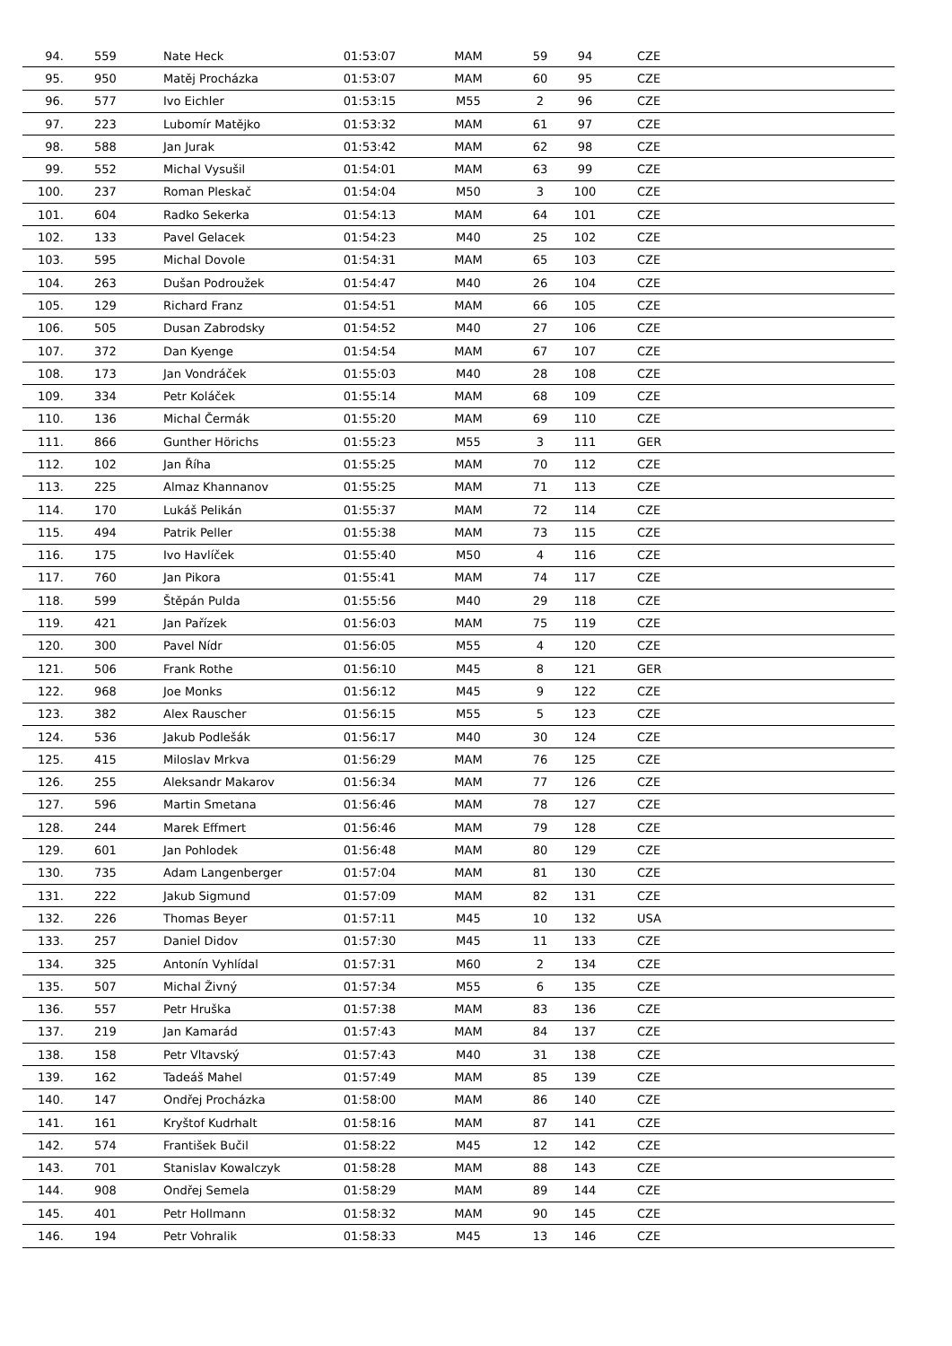| 94. | 559 | Nate Heck | 01:53:07 | MAM | 59 | 94 | CZE |
| 95. | 950 | Matěj Procházka | 01:53:07 | MAM | 60 | 95 | CZE |
| 96. | 577 | Ivo Eichler | 01:53:15 | M55 | 2 | 96 | CZE |
| 97. | 223 | Lubomír Matějko | 01:53:32 | MAM | 61 | 97 | CZE |
| 98. | 588 | Jan Jurak | 01:53:42 | MAM | 62 | 98 | CZE |
| 99. | 552 | Michal Vysušil | 01:54:01 | MAM | 63 | 99 | CZE |
| 100. | 237 | Roman Pleskač | 01:54:04 | M50 | 3 | 100 | CZE |
| 101. | 604 | Radko Sekerka | 01:54:13 | MAM | 64 | 101 | CZE |
| 102. | 133 | Pavel Gelacek | 01:54:23 | M40 | 25 | 102 | CZE |
| 103. | 595 | Michal Dovole | 01:54:31 | MAM | 65 | 103 | CZE |
| 104. | 263 | Dušan Podroužek | 01:54:47 | M40 | 26 | 104 | CZE |
| 105. | 129 | Richard Franz | 01:54:51 | MAM | 66 | 105 | CZE |
| 106. | 505 | Dusan Zabrodsky | 01:54:52 | M40 | 27 | 106 | CZE |
| 107. | 372 | Dan Kyenge | 01:54:54 | MAM | 67 | 107 | CZE |
| 108. | 173 | Jan Vondráček | 01:55:03 | M40 | 28 | 108 | CZE |
| 109. | 334 | Petr Koláček | 01:55:14 | MAM | 68 | 109 | CZE |
| 110. | 136 | Michal Čermák | 01:55:20 | MAM | 69 | 110 | CZE |
| 111. | 866 | Gunther Hörichs | 01:55:23 | M55 | 3 | 111 | GER |
| 112. | 102 | Jan Říha | 01:55:25 | MAM | 70 | 112 | CZE |
| 113. | 225 | Almaz Khannanov | 01:55:25 | MAM | 71 | 113 | CZE |
| 114. | 170 | Lukáš Pelikán | 01:55:37 | MAM | 72 | 114 | CZE |
| 115. | 494 | Patrik Peller | 01:55:38 | MAM | 73 | 115 | CZE |
| 116. | 175 | Ivo Havlíček | 01:55:40 | M50 | 4 | 116 | CZE |
| 117. | 760 | Jan Pikora | 01:55:41 | MAM | 74 | 117 | CZE |
| 118. | 599 | Štěpán Pulda | 01:55:56 | M40 | 29 | 118 | CZE |
| 119. | 421 | Jan Pařízek | 01:56:03 | MAM | 75 | 119 | CZE |
| 120. | 300 | Pavel Nídr | 01:56:05 | M55 | 4 | 120 | CZE |
| 121. | 506 | Frank Rothe | 01:56:10 | M45 | 8 | 121 | GER |
| 122. | 968 | Joe Monks | 01:56:12 | M45 | 9 | 122 | CZE |
| 123. | 382 | Alex Rauscher | 01:56:15 | M55 | 5 | 123 | CZE |
| 124. | 536 | Jakub Podlešák | 01:56:17 | M40 | 30 | 124 | CZE |
| 125. | 415 | Miloslav Mrkva | 01:56:29 | MAM | 76 | 125 | CZE |
| 126. | 255 | Aleksandr Makarov | 01:56:34 | MAM | 77 | 126 | CZE |
| 127. | 596 | Martin Smetana | 01:56:46 | MAM | 78 | 127 | CZE |
| 128. | 244 | Marek Effmert | 01:56:46 | MAM | 79 | 128 | CZE |
| 129. | 601 | Jan Pohlodek | 01:56:48 | MAM | 80 | 129 | CZE |
| 130. | 735 | Adam Langenberger | 01:57:04 | MAM | 81 | 130 | CZE |
| 131. | 222 | Jakub Sigmund | 01:57:09 | MAM | 82 | 131 | CZE |
| 132. | 226 | Thomas Beyer | 01:57:11 | M45 | 10 | 132 | USA |
| 133. | 257 | Daniel Didov | 01:57:30 | M45 | 11 | 133 | CZE |
| 134. | 325 | Antonín Vyhlídal | 01:57:31 | M60 | 2 | 134 | CZE |
| 135. | 507 | Michal Živný | 01:57:34 | M55 | 6 | 135 | CZE |
| 136. | 557 | Petr Hruška | 01:57:38 | MAM | 83 | 136 | CZE |
| 137. | 219 | Jan Kamarád | 01:57:43 | MAM | 84 | 137 | CZE |
| 138. | 158 | Petr Vltavský | 01:57:43 | M40 | 31 | 138 | CZE |
| 139. | 162 | Tadeáš Mahel | 01:57:49 | MAM | 85 | 139 | CZE |
| 140. | 147 | Ondřej Procházka | 01:58:00 | MAM | 86 | 140 | CZE |
| 141. | 161 | Kryštof Kudrhalt | 01:58:16 | MAM | 87 | 141 | CZE |
| 142. | 574 | František Bučil | 01:58:22 | M45 | 12 | 142 | CZE |
| 143. | 701 | Stanislav Kowalczyk | 01:58:28 | MAM | 88 | 143 | CZE |
| 144. | 908 | Ondřej Semela | 01:58:29 | MAM | 89 | 144 | CZE |
| 145. | 401 | Petr Hollmann | 01:58:32 | MAM | 90 | 145 | CZE |
| 146. | 194 | Petr Vohralik | 01:58:33 | M45 | 13 | 146 | CZE |